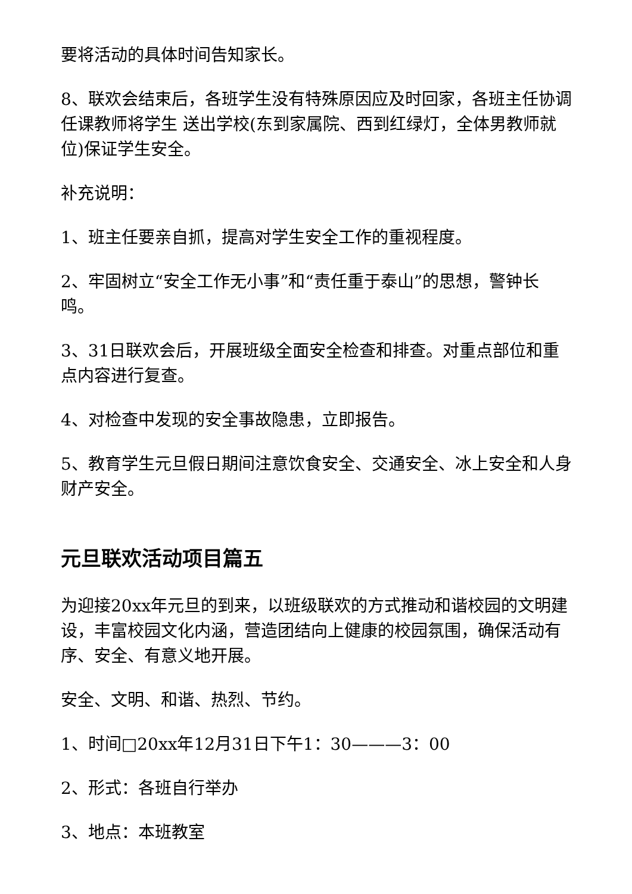要将活动的具体时间告知家长。
8、联欢会结束后，各班学生没有特殊原因应及时回家，各班主任协调任课教师将学生 送出学校(东到家属院、西到红绿灯，全体男教师就位)保证学生安全。
补充说明：
1、班主任要亲自抓，提高对学生安全工作的重视程度。
2、牢固树立“安全工作无小事”和“责任重于泰山”的思想，警钟长鸣。
3、31日联欢会后，开展班级全面安全检查和排查。对重点部位和重点内容进行复查。
4、对检查中发现的安全事故隐患，立即报告。
5、教育学生元旦假日期间注意饮食安全、交通安全、冰上安全和人身财产安全。
元旦联欢活动项目篇五
为迎接20xx年元旦的到来，以班级联欢的方式推动和谐校园的文明建设，丰富校园文化内涵，营造团结向上健康的校园氛围，确保活动有序、安全、有意义地开展。
安全、文明、和谐、热烈、节约。
1、时间□20xx年12月31日下午1：30———3：00
2、形式：各班自行举办
3、地点：本班教室